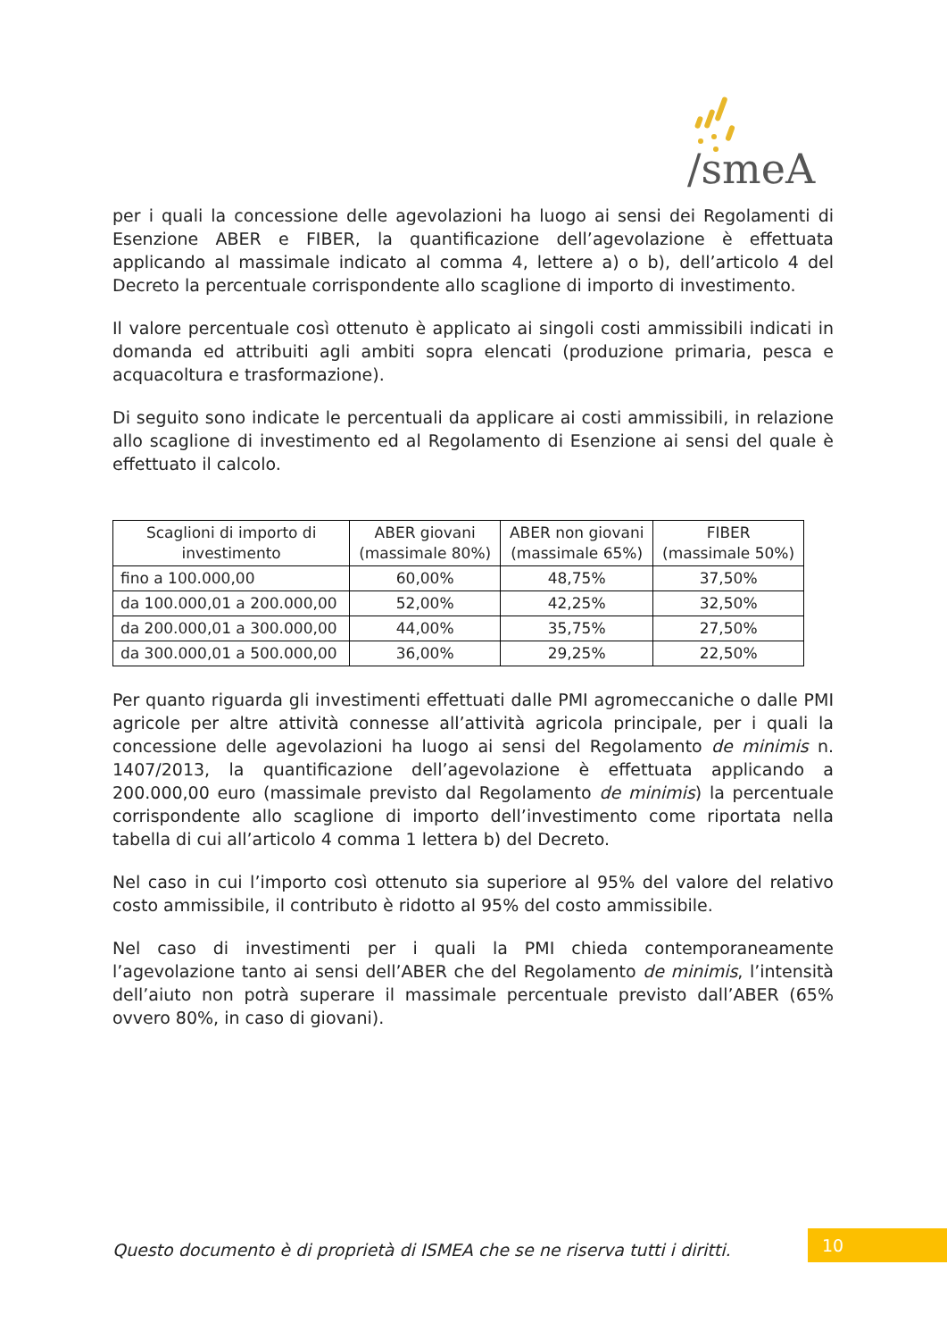/smeA
per i quali la concessione delle agevolazioni ha luogo ai sensi dei Regolamenti di Esenzione ABER e FIBER, la quantificazione dell’agevolazione è effettuata applicando al massimale indicato al comma 4, lettere a) o b), dell’articolo 4 del Decreto la percentuale corrispondente allo scaglione di importo di investimento.
Il valore percentuale così ottenuto è applicato ai singoli costi ammissibili indicati in domanda ed attribuiti agli ambiti sopra elencati (produzione primaria, pesca e acquacoltura e trasformazione).
Di seguito sono indicate le percentuali da applicare ai costi ammissibili, in relazione allo scaglione di investimento ed al Regolamento di Esenzione ai sensi del quale è effettuato il calcolo.
| Scaglioni di importo di investimento | ABER giovani (massimale 80%) | ABER non giovani (massimale 65%) | FIBER (massimale 50%) |
| --- | --- | --- | --- |
| fino a 100.000,00 | 60,00% | 48,75% | 37,50% |
| da 100.000,01 a 200.000,00 | 52,00% | 42,25% | 32,50% |
| da 200.000,01 a 300.000,00 | 44,00% | 35,75% | 27,50% |
| da 300.000,01 a 500.000,00 | 36,00% | 29,25% | 22,50% |
Per quanto riguarda gli investimenti effettuati dalle PMI agromeccaniche o dalle PMI agricole per altre attività connesse all’attività agricola principale, per i quali la concessione delle agevolazioni ha luogo ai sensi del Regolamento de minimis n. 1407/2013, la quantificazione dell’agevolazione è effettuata applicando a 200.000,00 euro (massimale previsto dal Regolamento de minimis) la percentuale corrispondente allo scaglione di importo dell’investimento come riportata nella tabella di cui all’articolo 4 comma 1 lettera b) del Decreto.
Nel caso in cui l’importo così ottenuto sia superiore al 95% del valore del relativo costo ammissibile, il contributo è ridotto al 95% del costo ammissibile.
Nel caso di investimenti per i quali la PMI chieda contemporaneamente l’agevolazione tanto ai sensi dell’ABER che del Regolamento de minimis, l’intensità dell’aiuto non potrà superare il massimale percentuale previsto dall’ABER (65% ovvero 80%, in caso di giovani).
Questo documento è di proprietà di ISMEA che se ne riserva tutti i diritti.
10